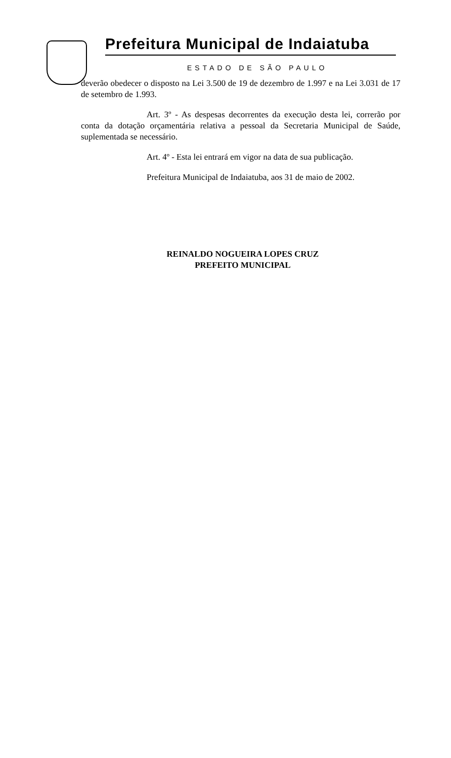Prefeitura Municipal de Indaiatuba
ESTADO DE SÃO PAULO
deverão obedecer o disposto na Lei 3.500 de 19 de dezembro de 1.997 e na Lei 3.031 de 17 de setembro de 1.993.
Art. 3º - As despesas decorrentes da execução desta lei, correrão por conta da dotação orçamentária relativa a pessoal da Secretaria Municipal de Saúde, suplementada se necessário.
Art. 4º - Esta lei entrará em vigor na data de sua publicação.
Prefeitura Municipal de Indaiatuba, aos 31 de maio de 2002.
REINALDO NOGUEIRA LOPES CRUZ
PREFEITO MUNICIPAL